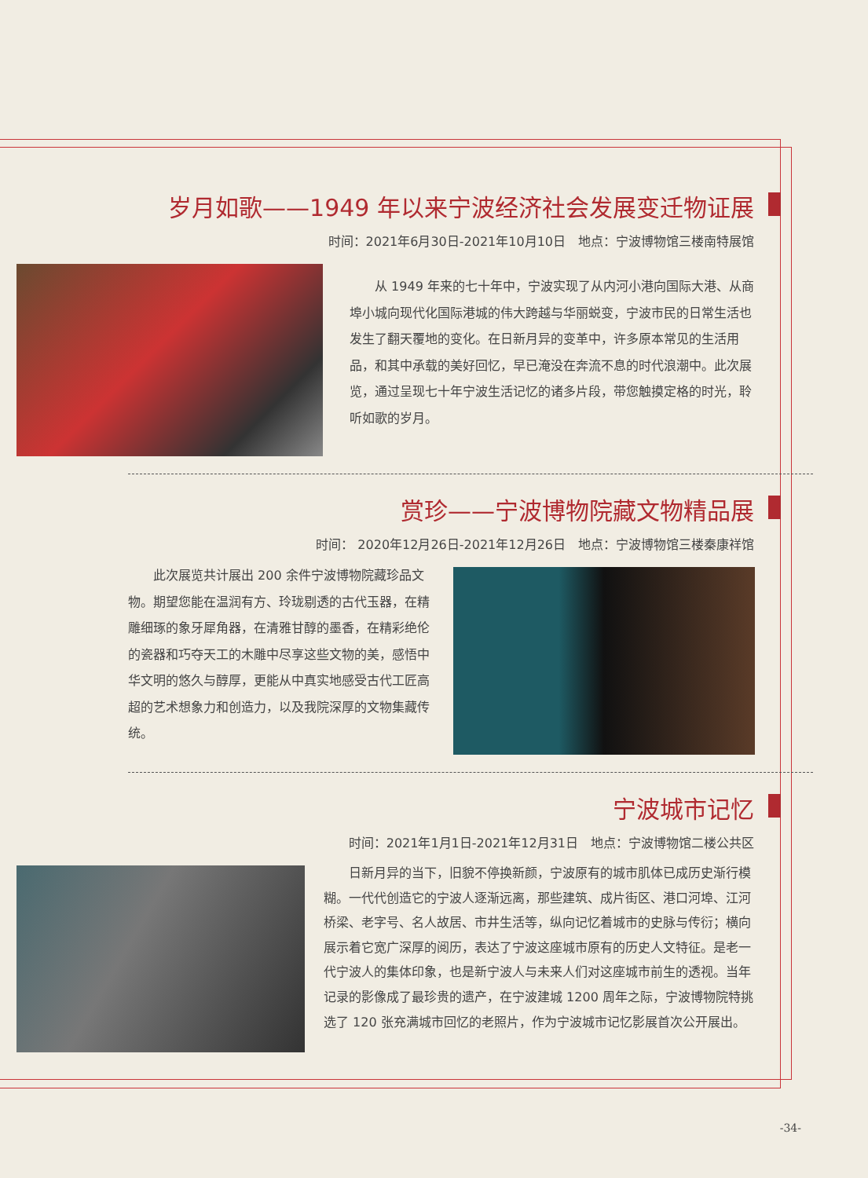岁月如歌——1949 年以来宁波经济社会发展变迁物证展
时间：2021年6月30日-2021年10月10日　地点：宁波博物馆三楼南特展馆
从 1949 年来的七十年中，宁波实现了从内河小港向国际大港、从商埠小城向现代化国际港城的伟大跨越与华丽蜕变，宁波市民的日常生活也发生了翻天覆地的变化。在日新月异的变革中，许多原本常见的生活用品，和其中承载的美好回忆，早已淹没在奔流不息的时代浪潮中。此次展览，通过呈现七十年宁波生活记忆的诸多片段，带您触摸定格的时光，聆听如歌的岁月。
赏珍——宁波博物院藏文物精品展
时间： 2020年12月26日-2021年12月26日　地点：宁波博物馆三楼秦康祥馆
此次展览共计展出 200 余件宁波博物院藏珍品文物。期望您能在温润有方、玲珑剔透的古代玉器，在精雕细琢的象牙犀角器，在清雅甘醇的墨香，在精彩绝伦的瓷器和巧夺天工的木雕中尽享这些文物的美，感悟中华文明的悠久与醇厚，更能从中真实地感受古代工匠高超的艺术想象力和创造力，以及我院深厚的文物集藏传统。
宁波城市记忆
时间：2021年1月1日-2021年12月31日　地点：宁波博物馆二楼公共区
日新月异的当下，旧貌不停换新颜，宁波原有的城市肌体已成历史渐行模糊。一代代创造它的宁波人逐渐远离，那些建筑、成片街区、港口河埠、江河桥梁、老字号、名人故居、市井生活等，纵向记忆着城市的史脉与传衍；横向展示着它宽广深厚的阅历，表达了宁波这座城市原有的历史人文特征。是老一代宁波人的集体印象，也是新宁波人与未来人们对这座城市前生的透视。当年记录的影像成了最珍贵的遗产，在宁波建城 1200 周年之际，宁波博物院特挑选了 120 张充满城市回忆的老照片，作为宁波城市记忆影展首次公开展出。
-34-